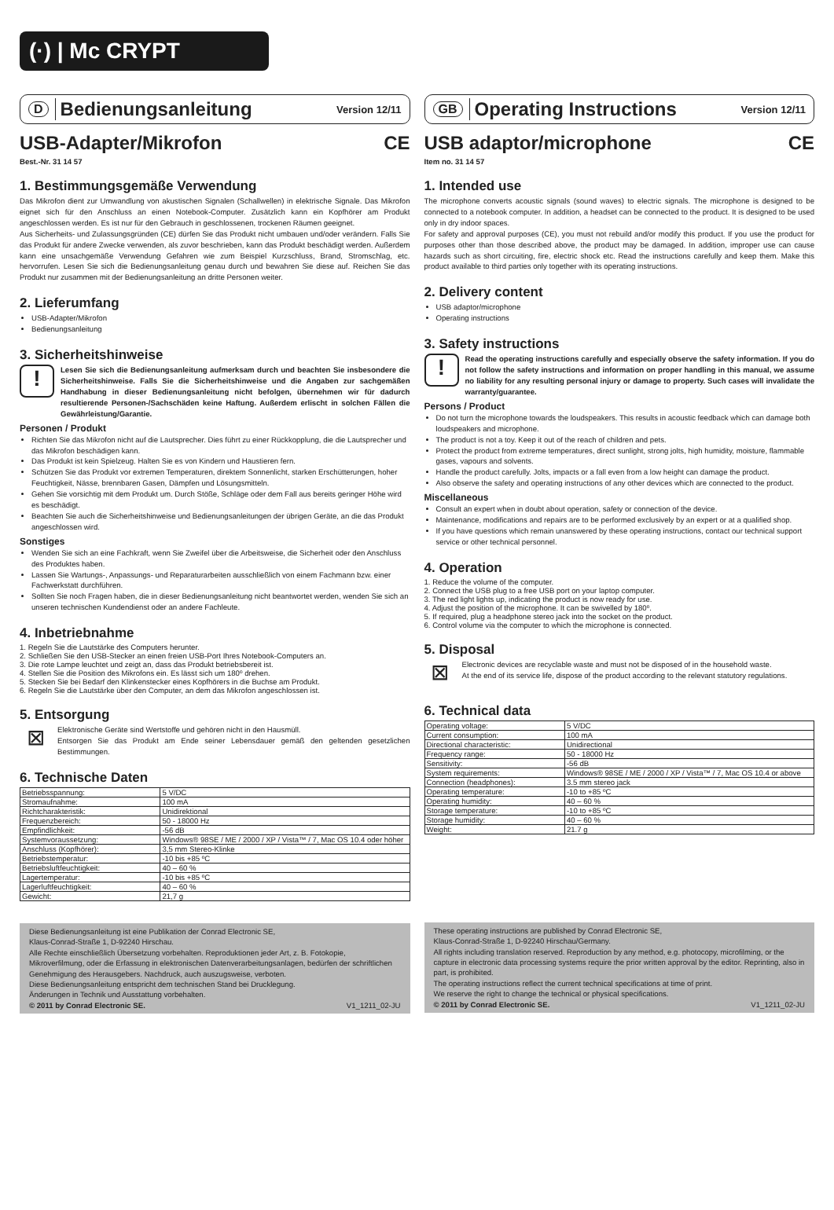(·) | Mc CRYPT
D Bedienungsanleitung Version 12/11
USB-Adapter/Mikrofon CE
Best.-Nr. 31 14 57
1. Bestimmungsgemäße Verwendung
Das Mikrofon dient zur Umwandlung von akustischen Signalen (Schallwellen) in elektrische Signale. Das Mikrofon eignet sich für den Anschluss an einen Notebook-Computer. Zusätzlich kann ein Kopfhörer am Produkt angeschlossen werden. Es ist nur für den Gebrauch in geschlossenen, trockenen Räumen geeignet.
Aus Sicherheits- und Zulassungsgründen (CE) dürfen Sie das Produkt nicht umbauen und/oder verändern. Falls Sie das Produkt für andere Zwecke verwenden, als zuvor beschrieben, kann das Produkt beschädigt werden. Außerdem kann eine unsachgemäße Verwendung Gefahren wie zum Beispiel Kurzschluss, Brand, Stromschlag, etc. hervorrufen. Lesen Sie sich die Bedienungsanleitung genau durch und bewahren Sie diese auf. Reichen Sie das Produkt nur zusammen mit der Bedienungsanleitung an dritte Personen weiter.
2. Lieferumfang
USB-Adapter/Mikrofon
Bedienungsanleitung
3. Sicherheitshinweise
!
Lesen Sie sich die Bedienungsanleitung aufmerksam durch und beachten Sie insbesondere die Sicherheitshinweise. Falls Sie die Sicherheitshinweise und die Angaben zur sachgemäßen Handhabung in dieser Bedienungsanleitung nicht befolgen, übernehmen wir für dadurch resultierende Personen-/Sachschäden keine Haftung. Außerdem erlischt in solchen Fällen die Gewährleistung/Garantie.
Personen / Produkt
Richten Sie das Mikrofon nicht auf die Lautsprecher. Dies führt zu einer Rückkopplung, die die Lautsprecher und das Mikrofon beschädigen kann.
Das Produkt ist kein Spielzeug. Halten Sie es von Kindern und Haustieren fern.
Schützen Sie das Produkt vor extremen Temperaturen, direktem Sonnenlicht, starken Erschütterungen, hoher Feuchtigkeit, Nässe, brennbaren Gasen, Dämpfen und Lösungsmitteln.
Gehen Sie vorsichtig mit dem Produkt um. Durch Stöße, Schläge oder dem Fall aus bereits geringer Höhe wird es beschädigt.
Beachten Sie auch die Sicherheitshinweise und Bedienungsanleitungen der übrigen Geräte, an die das Produkt angeschlossen wird.
Sonstiges
Wenden Sie sich an eine Fachkraft, wenn Sie Zweifel über die Arbeitsweise, die Sicherheit oder den Anschluss des Produktes haben.
Lassen Sie Wartungs-, Anpassungs- und Reparaturarbeiten ausschließlich von einem Fachmann bzw. einer Fachwerkstatt durchführen.
Sollten Sie noch Fragen haben, die in dieser Bedienungsanleitung nicht beantwortet werden, wenden Sie sich an unseren technischen Kundendienst oder an andere Fachleute.
4. Inbetriebnahme
1. Regeln Sie die Lautstärke des Computers herunter.
2. Schließen Sie den USB-Stecker an einen freien USB-Port Ihres Notebook-Computers an.
3. Die rote Lampe leuchtet und zeigt an, dass das Produkt betriebsbereit ist.
4. Stellen Sie die Position des Mikrofons ein. Es lässt sich um 180º drehen.
5. Stecken Sie bei Bedarf den Klinkenstecker eines Kopfhörers in die Buchse am Produkt.
6. Regeln Sie die Lautstärke über den Computer, an dem das Mikrofon angeschlossen ist.
5. Entsorgung
⊠
Elektronische Geräte sind Wertstoffe und gehören nicht in den Hausmüll.
Entsorgen Sie das Produkt am Ende seiner Lebensdauer gemäß den geltenden gesetzlichen Bestimmungen.
6. Technische Daten
| Betriebsspannung: | 5 V/DC |
| Stromaufnahme: | 100 mA |
| Richtcharakteristik: | Unidirektional |
| Frequenzbereich: | 50 - 18000 Hz |
| Empfindlichkeit: | -56 dB |
| Systemvoraussetzung: | Windows® 98SE / ME / 2000 / XP / Vista™ / 7, Mac OS 10.4 oder höher |
| Anschluss (Kopfhörer): | 3,5 mm Stereo-Klinke |
| Betriebstemperatur: | -10 bis +85 ºC |
| Betriebsluftfeuchtigkeit: | 40 – 60 % |
| Lagertemperatur: | -10 bis +85 ºC |
| Lagerluftfeuchtigkeit: | 40 – 60 % |
| Gewicht: | 21,7 g |
Diese Bedienungsanleitung ist eine Publikation der Conrad Electronic SE,
Klaus-Conrad-Straße 1, D-92240 Hirschau.
Alle Rechte einschließlich Übersetzung vorbehalten. Reproduktionen jeder Art, z. B. Fotokopie, Mikroverfilmung, oder die Erfassung in elektronischen Datenverarbeitungsanlagen, bedürfen der schriftlichen Genehmigung des Herausgebers. Nachdruck, auch auszugsweise, verboten.
Diese Bedienungsanleitung entspricht dem technischen Stand bei Drucklegung.
Änderungen in Technik und Ausstattung vorbehalten.
© 2011 by Conrad Electronic SE. V1_1211_02-JU
GB Operating Instructions Version 12/11
USB adaptor/microphone CE
Item no. 31 14 57
1. Intended use
The microphone converts acoustic signals (sound waves) to electric signals. The microphone is designed to be connected to a notebook computer. In addition, a headset can be connected to the product. It is designed to be used only in dry indoor spaces.
For safety and approval purposes (CE), you must not rebuild and/or modify this product. If you use the product for purposes other than those described above, the product may be damaged. In addition, improper use can cause hazards such as short circuiting, fire, electric shock etc. Read the instructions carefully and keep them. Make this product available to third parties only together with its operating instructions.
2. Delivery content
USB adaptor/microphone
Operating instructions
3. Safety instructions
!
Read the operating instructions carefully and especially observe the safety information. If you do not follow the safety instructions and information on proper handling in this manual, we assume no liability for any resulting personal injury or damage to property. Such cases will invalidate the warranty/guarantee.
Persons / Product
Do not turn the microphone towards the loudspeakers. This results in acoustic feedback which can damage both loudspeakers and microphone.
The product is not a toy. Keep it out of the reach of children and pets.
Protect the product from extreme temperatures, direct sunlight, strong jolts, high humidity, moisture, flammable gases, vapours and solvents.
Handle the product carefully. Jolts, impacts or a fall even from a low height can damage the product.
Also observe the safety and operating instructions of any other devices which are connected to the product.
Miscellaneous
Consult an expert when in doubt about operation, safety or connection of the device.
Maintenance, modifications and repairs are to be performed exclusively by an expert or at a qualified shop.
If you have questions which remain unanswered by these operating instructions, contact our technical support service or other technical personnel.
4. Operation
1. Reduce the volume of the computer.
2. Connect the USB plug to a free USB port on your laptop computer.
3. The red light lights up, indicating the product is now ready for use.
4. Adjust the position of the microphone. It can be swivelled by 180º.
5. If required, plug a headphone stereo jack into the socket on the product.
6. Control volume via the computer to which the microphone is connected.
5. Disposal
⊠
Electronic devices are recyclable waste and must not be disposed of in the household waste.
At the end of its service life, dispose of the product according to the relevant statutory regulations.
6. Technical data
| Operating voltage: | 5 V/DC |
| Current consumption: | 100 mA |
| Directional characteristic: | Unidirectional |
| Frequency range: | 50 - 18000 Hz |
| Sensitivity: | -56 dB |
| System requirements: | Windows® 98SE / ME / 2000 / XP / Vista™ / 7, Mac OS 10.4 or above |
| Connection (headphones): | 3.5 mm stereo jack |
| Operating temperature: | -10 to +85 ºC |
| Operating humidity: | 40 – 60 % |
| Storage temperature: | -10 to +85 ºC |
| Storage humidity: | 40 – 60 % |
| Weight: | 21.7 g |
These operating instructions are published by Conrad Electronic SE,
Klaus-Conrad-Straße 1, D-92240 Hirschau/Germany.
All rights including translation reserved. Reproduction by any method, e.g. photocopy, microfilming, or the capture in electronic data processing systems require the prior written approval by the editor. Reprinting, also in part, is prohibited.
The operating instructions reflect the current technical specifications at time of print.
We reserve the right to change the technical or physical specifications.
© 2011 by Conrad Electronic SE. V1_1211_02-JU